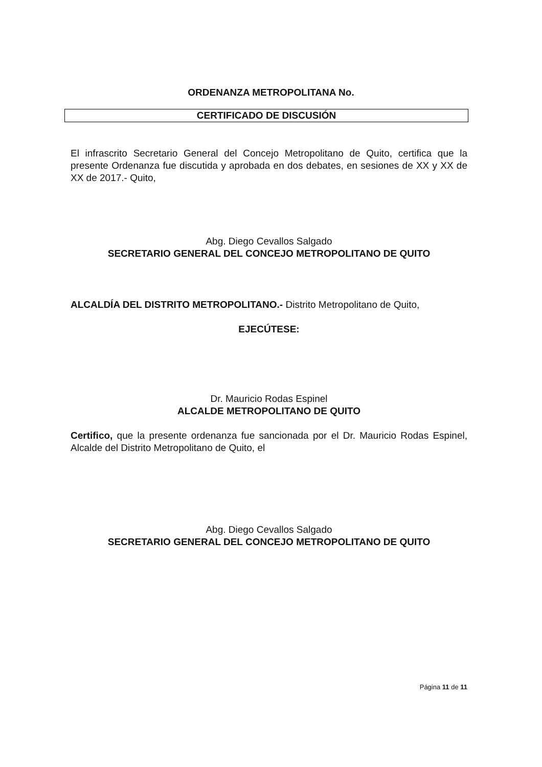ORDENANZA METROPOLITANA No.
CERTIFICADO DE DISCUSIÓN
El infrascrito Secretario General del Concejo Metropolitano de Quito, certifica que la presente Ordenanza fue discutida y aprobada en dos debates, en sesiones de XX y XX de XX de 2017.- Quito,
Abg. Diego Cevallos Salgado
SECRETARIO GENERAL DEL CONCEJO METROPOLITANO DE QUITO
ALCALDÍA DEL DISTRITO METROPOLITANO.- Distrito Metropolitano de Quito,
EJECÚTESE:
Dr. Mauricio Rodas Espinel
ALCALDE METROPOLITANO DE QUITO
Certifico, que la presente ordenanza fue sancionada por el Dr. Mauricio Rodas Espinel, Alcalde del Distrito Metropolitano de Quito, el
Abg. Diego Cevallos Salgado
SECRETARIO GENERAL DEL CONCEJO METROPOLITANO DE QUITO
Página 11 de 11